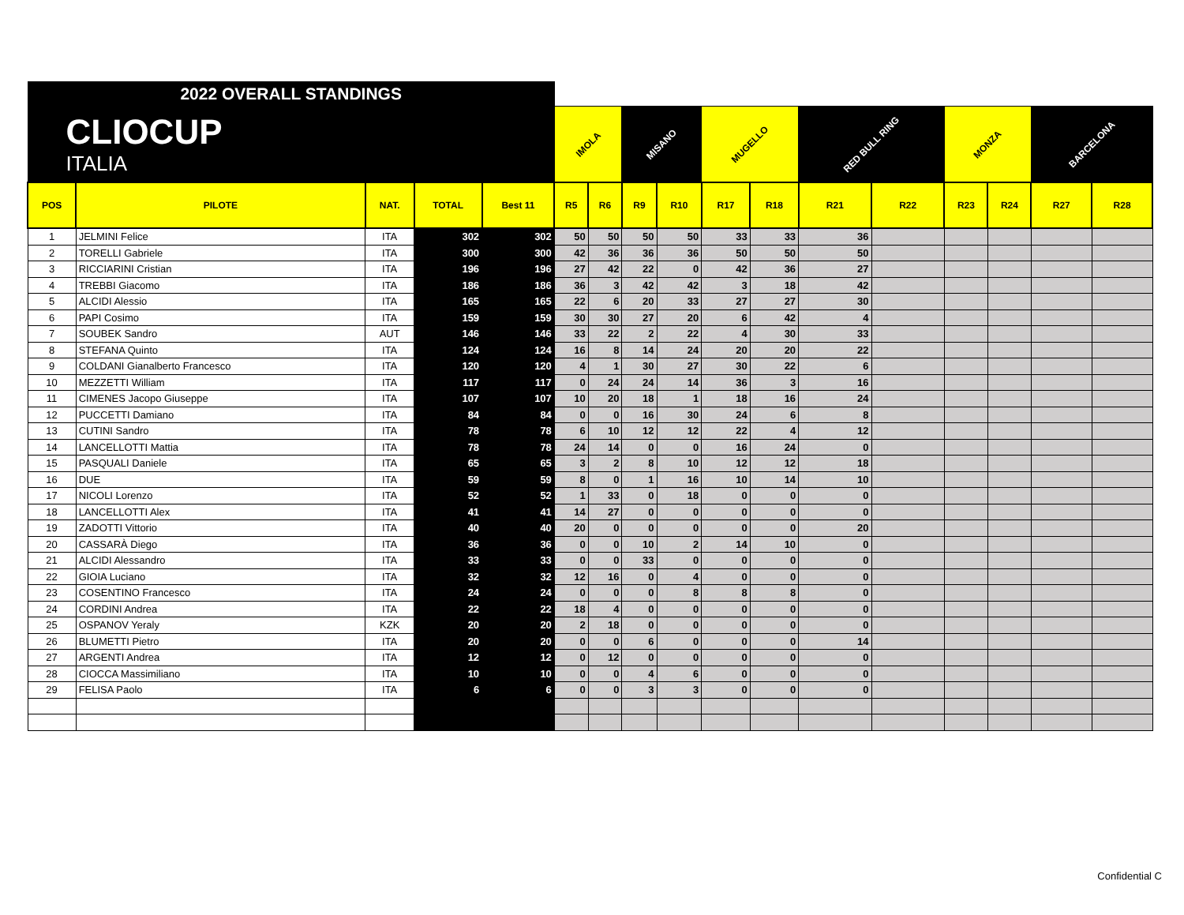| 2022 OVERALL STANDINGS | | | | | | | | | | | | | | | | |
| CLIOCUP ITALIA | | | | | IMOLA | | MISANO | | MUGELLO | | RED BULL RING | | MONZA | | BARCELONA | |
| POS | PILOTE | NAT. | TOTAL | Best 11 | R5 | R6 | R9 | R10 | R17 | R18 | R21 | R22 | R23 | R24 | R27 | R28 |
| 1 | JELMINI Felice | ITA | 302 | 302 | 50 | 50 | 50 | 50 | 33 | 33 | 36 | | | | | |
| 2 | TORELLI Gabriele | ITA | 300 | 300 | 42 | 36 | 36 | 36 | 50 | 50 | 50 | | | | | |
| 3 | RICCIARINI Cristian | ITA | 196 | 196 | 27 | 42 | 22 | 0 | 42 | 36 | 27 | | | | | |
| 4 | TREBBI Giacomo | ITA | 186 | 186 | 36 | 3 | 42 | 42 | 3 | 18 | 42 | | | | | |
| 5 | ALCIDI Alessio | ITA | 165 | 165 | 22 | 6 | 20 | 33 | 27 | 27 | 30 | | | | | |
| 6 | PAPI Cosimo | ITA | 159 | 159 | 30 | 30 | 27 | 20 | 6 | 42 | 4 | | | | | |
| 7 | SOUBEK Sandro | AUT | 146 | 146 | 33 | 22 | 2 | 22 | 4 | 30 | 33 | | | | | |
| 8 | STEFANA Quinto | ITA | 124 | 124 | 16 | 8 | 14 | 24 | 20 | 20 | 22 | | | | | |
| 9 | COLDANI Gianalberto Francesco | ITA | 120 | 120 | 4 | 1 | 30 | 27 | 30 | 22 | 6 | | | | | |
| 10 | MEZZETTI William | ITA | 117 | 117 | 0 | 24 | 24 | 14 | 36 | 3 | 16 | | | | | |
| 11 | CIMENES Jacopo Giuseppe | ITA | 107 | 107 | 10 | 20 | 18 | 1 | 18 | 16 | 24 | | | | | |
| 12 | PUCCETTI Damiano | ITA | 84 | 84 | 0 | 0 | 16 | 30 | 24 | 6 | 8 | | | | | |
| 13 | CUTINI Sandro | ITA | 78 | 78 | 6 | 10 | 12 | 12 | 22 | 4 | 12 | | | | | |
| 14 | LANCELLOTTI Mattia | ITA | 78 | 78 | 24 | 14 | 0 | 0 | 16 | 24 | 0 | | | | | |
| 15 | PASQUALI Daniele | ITA | 65 | 65 | 3 | 2 | 8 | 10 | 12 | 12 | 18 | | | | | |
| 16 | DUE | ITA | 59 | 59 | 8 | 0 | 1 | 16 | 10 | 14 | 10 | | | | | |
| 17 | NICOLI Lorenzo | ITA | 52 | 52 | 1 | 33 | 0 | 18 | 0 | 0 | 0 | | | | | |
| 18 | LANCELLOTTI Alex | ITA | 41 | 41 | 14 | 27 | 0 | 0 | 0 | 0 | 0 | | | | | |
| 19 | ZADOTTI Vittorio | ITA | 40 | 40 | 20 | 0 | 0 | 0 | 0 | 0 | 20 | | | | | |
| 20 | CASSARÀ Diego | ITA | 36 | 36 | 0 | 0 | 10 | 2 | 14 | 10 | 0 | | | | | |
| 21 | ALCIDI Alessandro | ITA | 33 | 33 | 0 | 0 | 33 | 0 | 0 | 0 | 0 | | | | | |
| 22 | GIOIA Luciano | ITA | 32 | 32 | 12 | 16 | 0 | 4 | 0 | 0 | 0 | | | | | |
| 23 | COSENTINO Francesco | ITA | 24 | 24 | 0 | 0 | 0 | 8 | 8 | 8 | 0 | | | | | |
| 24 | CORDINI Andrea | ITA | 22 | 22 | 18 | 4 | 0 | 0 | 0 | 0 | 0 | | | | | |
| 25 | OSPANOV Yeraly | KZK | 20 | 20 | 2 | 18 | 0 | 0 | 0 | 0 | 0 | | | | | |
| 26 | BLUMETTI Pietro | ITA | 20 | 20 | 0 | 0 | 6 | 0 | 0 | 0 | 14 | | | | | |
| 27 | ARGENTI Andrea | ITA | 12 | 12 | 0 | 12 | 0 | 0 | 0 | 0 | 0 | | | | | |
| 28 | CIOCCA Massimiliano | ITA | 10 | 10 | 0 | 0 | 4 | 6 | 0 | 0 | 0 | | | | | |
| 29 | FELISA Paolo | ITA | 6 | 6 | 0 | 0 | 3 | 3 | 0 | 0 | 0 | | | | | |
Confidential C